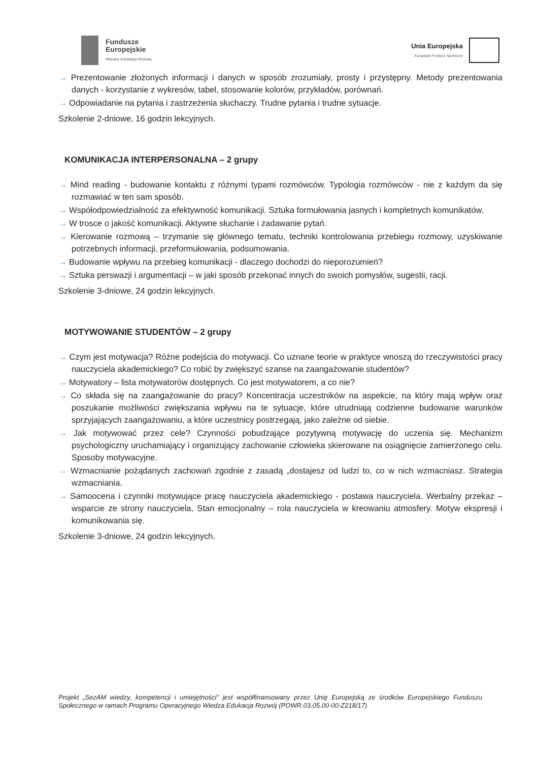Fundusze
Europejskie
Wiedza Edukacja Rozwój
Unia Europejska
Europejski Fundusz Społeczny
→ Prezentowanie złożonych informacji i danych w sposób zrozumiały, prosty i przystępny. Metody prezentowania danych - korzystanie z wykresów, tabel, stosowanie kolorów, przykładów, porównań.
→ Odpowiadanie na pytania i zastrzeżenia słuchaczy. Trudne pytania i trudne sytuacje.
Szkolenie 2-dniowe, 16 godzin lekcyjnych.
KOMUNIKACJA INTERPERSONALNA – 2 grupy
→ Mind reading - budowanie kontaktu z różnymi typami rozmówców. Typologia rozmówców - nie z każdym da się rozmawiać w ten sam sposób.
→ Współodpowiedzialność za efektywność komunikacji. Sztuka formułowania jasnych i kompletnych komunikatów.
→ W trosce o jakość komunikacji. Aktywne słuchanie i zadawanie pytań.
→ Kierowanie rozmową – trzymanie się głównego tematu, techniki kontrolowania przebiegu rozmowy, uzyskiwanie potrzebnych informacji, przeformułowania, podsumowania.
→ Budowanie wpływu na przebieg komunikacji - dlaczego dochodzi do nieporozumień?
→ Sztuka perswazji i argumentacji – w jaki sposób przekonać innych do swoich pomysłów, sugestii, racji.
Szkolenie 3-dniowe, 24 godzin lekcyjnych.
MOTYWOWANIE STUDENTÓW – 2 grupy
→ Czym jest motywacja? Różne podejścia do motywacji. Co uznane teorie w praktyce wnoszą do rzeczywistości pracy nauczyciela akademickiego? Co robić by zwiększyć szanse na zaangażowanie studentów?
→ Motywatory – lista motywatorów dostępnych. Co jest motywatorem, a co nie?
→ Co składa się na zaangażowanie do pracy? Koncentracja uczestników na aspekcie, na który mają wpływ oraz poszukanie możliwości zwiększania wpływu na te sytuacje, które utrudniają codzienne budowanie warunków sprzyjających zaangażowaniu, a które uczestnicy postrzegają, jako zależne od siebie.
→ Jak motywować przez cele? Czynności pobudzające pozytywną motywację do uczenia się. Mechanizm psychologiczny uruchamiający i organizujący zachowanie człowieka skierowane na osiągnięcie zamierzonego celu. Sposoby motywacyjne.
→ Wzmacnianie pożądanych zachowań zgodnie z zasadą „dostajesz od ludzi to, co w nich wzmacniasz. Strategia wzmacniania.
→ Samoocena i czynniki motywujące pracę nauczyciela akademickiego - postawa nauczyciela. Werbalny przekaz – wsparcie ze strony nauczyciela, Stan emocjonalny – rola nauczyciela w kreowaniu atmosfery. Motyw ekspresji i komunikowania się.
Szkolenie 3-dniowe, 24 godzin lekcyjnych.
Projekt „SezAM wiedzy, kompetencji i umiejętności” jest współfinansowany przez Unię Europejską ze środków Europejskiego Funduszu Społecznego w ramach Programu Operacyjnego Wiedza Edukacja Rozwój (POWR.03.05.00-00-Z218/17)